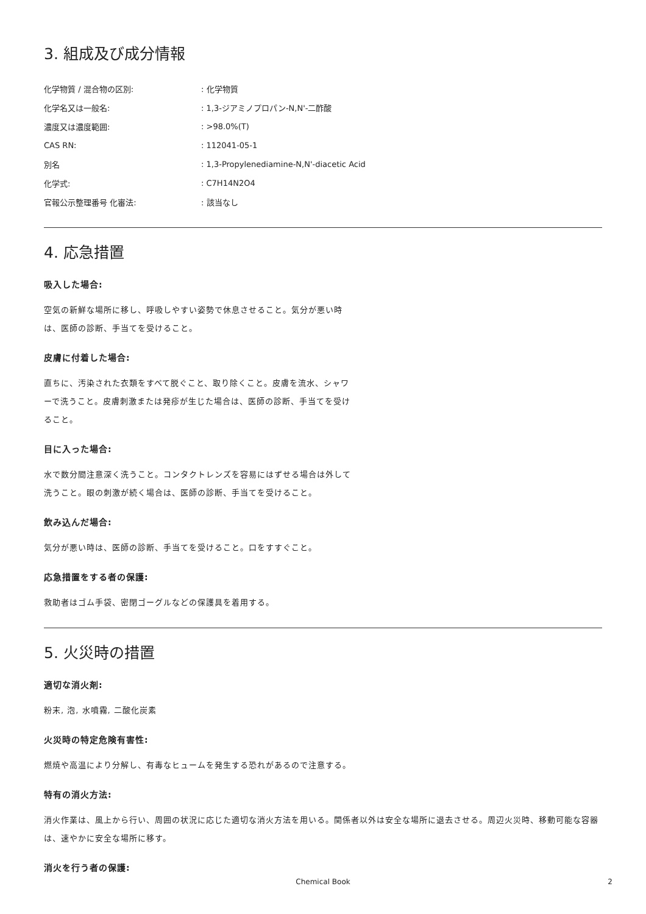3. 組成及び成分情報
| 化学物質 / 混合物の区別: | : 化学物質 |
| 化学名又は一般名: | : 1,3-ジアミノプロパン-N,N'-二酢酸 |
| 濃度又は濃度範囲: | : >98.0%(T) |
| CAS RN: | : 112041-05-1 |
| 別名 | : 1,3-Propylenediamine-N,N'-diacetic Acid |
| 化学式: | : C7H14N2O4 |
| 官報公示整理番号 化審法: | : 該当なし |
4. 応急措置
吸入した場合:
空気の新鮮な場所に移し、呼吸しやすい姿勢で休息させること。気分が悪い時は、医師の診断、手当てを受けること。
皮膚に付着した場合:
直ちに、汚染された衣類をすべて脱ぐこと、取り除くこと。皮膚を流水、シャワーで洗うこと。皮膚刺激または発疹が生じた場合は、医師の診断、手当てを受けること。
目に入った場合:
水で数分間注意深く洗うこと。コンタクトレンズを容易にはずせる場合は外して洗うこと。眼の刺激が続く場合は、医師の診断、手当てを受けること。
飲み込んだ場合:
気分が悪い時は、医師の診断、手当てを受けること。口をすすぐこと。
応急措置をする者の保護:
救助者はゴム手袋、密閉ゴーグルなどの保護具を着用する。
5. 火災時の措置
適切な消火剤:
粉末, 泡, 水噴霧, 二酸化炭素
火災時の特定危険有害性:
燃焼や高温により分解し、有毒なヒュームを発生する恐れがあるので注意する。
特有の消火方法:
消火作業は、風上から行い、周囲の状況に応じた適切な消火方法を用いる。関係者以外は安全な場所に退去させる。周辺火災時、移動可能な容器は、速やかに安全な場所に移す。
消火を行う者の保護:
Chemical Book
2